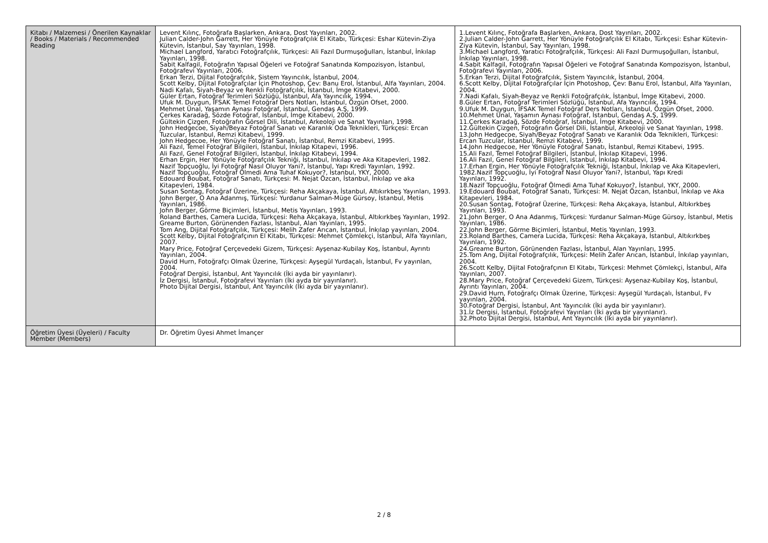| Kitabı / Malzemesi / Önerilen Kaynaklar / Books / Materials / Recommended Reading | Levent Kılınç, Fotoğrafa Başlarken, Ankara, Dost Yayınları, 2002. Julian Calder-John Garrett, Her Yönüyle Fotoğrafçılık El Kitabı, Türkçesi: Eshar Kütevin-Ziya Kütevin, İstanbul, Say Yayınları, 1998. Michael Langford, Yaratıcı Fotoğrafçılık, Türkçesi: Ali Fazıl Durmuşoğulları, İstanbul, İnkılap Yayınları, 1998. Sabit Kalfagil, Fotoğrafın Yapısal Öğeleri ve Fotoğraf Sanatında Kompozisyon, İstanbul, Fotoğrafevi Yayınları, 2006. Erkan Terzi, Dijital Fotoğrafçılık, Sistem Yayıncılık, İstanbul, 2004. Scott Kelby, Dijital Fotoğrafçılar İçin Photoshop, Çev: Banu Erol, İstanbul, Alfa Yayınları, 2004. Nadi Kafalı, Siyah-Beyaz ve Renkli Fotoğrafçılık, İstanbul, İmge Kitabevi, 2000. Güler Ertan, Fotoğraf Terimleri Sözlüğü, İstanbul, Afa Yayıncılık, 1994. Ufuk M. Duygun, İFSAK Temel Fotoğraf Ders Notları, İstanbul, Özgün Ofset, 2000. Mehmet Ünal, Yaşamın Aynası Fotoğraf, İstanbul, Gendaş A.Ş, 1999. Çerkes Karadağ, Sözde Fotoğraf, İstanbul, İmge Kitabevi, 2000. Gültekin Çizgen, Fotoğrafın Görsel Dili, İstanbul, Arkeoloji ve Sanat Yayınları, 1998. John Hedgecoe, Siyah/Beyaz Fotoğraf Sanatı ve Karanlık Oda Teknikleri, Türkçesi: Ercan Tuzcular, İstanbul, Remzi Kitabevi, 1999. John Hedgecoe, Her Yönüyle Fotoğraf Sanatı, İstanbul, Remzi Kitabevi, 1995. Ali Fazıl, Temel Fotoğraf Bilgileri, İstanbul, İnkılap Kitapevi, 1996. Ali Fazıl, Genel Fotoğraf Bilgileri, İstanbul, İnkılap Kitabevi, 1994. Erhan Ergin, Her Yönüyle Fotoğrafçılık Tekniği, İstanbul, İnkılap ve Aka Kitapevleri, 1982. Nazif Topçuoğlu, İyi Fotoğraf Nasıl Oluyor Yani?, İstanbul, Yapı Kredi Yayınları, 1992. Nazif Topçuoğlu, Fotoğraf Ölmedi Ama Tuhaf Kokuyor?, İstanbul, YKY, 2000. Edouard Boubat, Fotoğraf Sanatı, Türkçesi: M. Nejat Özcan, İstanbul, İnkılap ve aka Kitapevleri, 1984. Susan Sontag, Fotoğraf Üzerine, Türkçesi: Reha Akçakaya, İstanbul, Altıkırkbeş Yayınları, 1993. John Berger, O Ana Adanmış, Türkçesi: Yurdanur Salman-Müge Gürsoy, İstanbul, Metis Yayınları, 1986. John Berger, Görme Biçimleri, İstanbul, Metis Yayınları, 1993. Roland Barthes, Camera Lucida, Türkçesi: Reha Akçakaya, İstanbul, Altıkırkbeş Yayınları, 1992. Greame Burton, Görünenden Fazlası, İstanbul, Alan Yayınları, 1995. Tom Ang, Dijital Fotoğrafçılık, Türkçesi: Melih Zafer Arıcan, İstanbul, İnkılap yayınları, 2004. Scott Kelby, Dijital Fotoğrafçının El Kitabı, Türkçesi: Mehmet Çömlekçi, İstanbul, Alfa Yayınları, 2007. Mary Price, Fotoğraf Çerçevedeki Gizem, Türkçesi: Ayşenaz-Kubilay Koş, İstanbul, Ayrıntı Yayınları, 2004. David Hurn, Fotoğrafçı Olmak Üzerine, Türkçesi: Ayşegül Yurdaçalı, İstanbul, Fv yayınlan, 2004. Fotoğraf Dergisi, İstanbul, Ant Yayıncılık (İki ayda bir yayınlanır). İz Dergisi, İstanbul, Fotoğrafevi Yayınları (İki ayda bir yayınlanır). Photo Dijital Dergisi, İstanbul, Ant Yayıncılık (İki ayda bir yayınlanır). | 1.Levent Kılınç, Fotoğrafa Başlarken, Ankara, Dost Yayınları, 2002. 2.Julian Calder-John Garrett, Her Yönüyle Fotoğrafçılık El Kitabı, Türkçesi: Eshar Kütevin-Ziya Kütevin, İstanbul, Say Yayınları, 1998. 3.Michael Langford, Yaratıcı Fotoğrafçılık, Türkçesi: Ali Fazıl Durmuşoğulları, İstanbul, İnkılap Yayınları, 1998. 4.Sabit Kalfagil, Fotoğrafın Yapısal Öğeleri ve Fotoğraf Sanatında Kompozisyon, İstanbul, Fotoğrafevi Yayınları, 2006. 5.Erkan Terzi, Dijital Fotoğrafçılık, Sistem Yayıncılık, İstanbul, 2004. 6.Scott Kelby, Dijital Fotoğrafçılar İçin Photoshop, Çev: Banu Erol, İstanbul, Alfa Yayınları, 2004. 7.Nadi Kafalı, Siyah-Beyaz ve Renkli Fotoğrafçılık, İstanbul, İmge Kitabevi, 2000. 8.Güler Ertan, Fotoğraf Terimleri Sözlüğü, İstanbul, Afa Yayıncılık, 1994. 9.Ufuk M. Duygun, İFSAK Temel Fotoğraf Ders Notları, İstanbul, Özgün Ofset, 2000. 10.Mehmet Ünal, Yaşamın Aynası Fotoğraf, İstanbul, Gendaş A.Ş, 1999. 11.Çerkes Karadağ, Sözde Fotoğraf, İstanbul, İmge Kitabevi, 2000. 12.Gültekin Çizgen, Fotoğrafın Görsel Dili, İstanbul, Arkeoloji ve Sanat Yayınları, 1998. 13.John Hedgecoe, Siyah/Beyaz Fotoğraf Sanatı ve Karanlık Oda Teknikleri, Türkçesi: Ercan Tuzcular, İstanbul, Remzi Kitabevi, 1999. 14.John Hedgecoe, Her Yönüyle Fotoğraf Sanatı, İstanbul, Remzi Kitabevi, 1995. 15.Ali Fazıl, Temel Fotoğraf Bilgileri, İstanbul, İnkılap Kitapevi, 1996. 16.Ali Fazıl, Genel Fotoğraf Bilgileri, İstanbul, İnkılap Kitabevi, 1994. 17.Erhan Ergin, Her Yönüyle Fotoğrafçılık Tekniği, İstanbul, İnkılap ve Aka Kitapevleri, 1982.Nazif Topçuoğlu, İyi Fotoğraf Nasıl Oluyor Yani?, İstanbul, Yapı Kredi Yayınları, 1992. 18.Nazif Topçuoğlu, Fotoğraf Ölmedi Ama Tuhaf Kokuyor?, İstanbul, YKY, 2000. 19.Edouard Boubat, Fotoğraf Sanatı, Türkçesi: M. Nejat Özcan, İstanbul, İnkılap ve Aka Kitapevleri, 1984. 20.Susan Sontag, Fotoğraf Üzerine, Türkçesi: Reha Akçakaya, İstanbul, Altıkırkbeş Yayınları, 1993. 21.John Berger, O Ana Adanmış, Türkçesi: Yurdanur Salman-Müge Gürsoy, İstanbul, Metis Yayınları, 1986. 22.John Berger, Görme Biçimleri, İstanbul, Metis Yayınları, 1993. 23.Roland Barthes, Camera Lucida, Türkçesi: Reha Akçakaya, İstanbul, Altıkırkbeş Yayınları, 1992. 24.Greame Burton, Görünenden Fazlası, İstanbul, Alan Yayınları, 1995. 25.Tom Ang, Dijital Fotoğrafçılık, Türkçesi: Melih Zafer Arıcan, İstanbul, İnkılap yayınları, 2004. 26.Scott Kelby, Dijital Fotoğrafçının El Kitabı, Türkçesi: Mehmet Çömlekçi, İstanbul, Alfa Yayınları, 2007. 28.Mary Price, Fotoğraf Çerçevedeki Gizem, Türkçesi: Ayşenaz-Kubilay Koş, İstanbul, Ayrıntı Yayınları, 2004. 29.David Hurn, Fotoğrafçı Olmak Üzerine, Türkçesi: Ayşegül Yurdaçalı, İstanbul, Fv yayınlan, 2004. 30.Fotoğraf Dergisi, İstanbul, Ant Yayıncılık (İki ayda bir yayınlanır). 31.İz Dergisi, İstanbul, Fotoğrafevi Yayınları (İki ayda bir yayınlanır). 32.Photo Dijital Dergisi, İstanbul, Ant Yayıncılık (İki ayda bir yayınlanır). |
| Öğretim Üyesi (Üyeleri) / Faculty Member (Members) | Dr. Öğretim Üyesi Ahmet İmançer | |
2 / 8